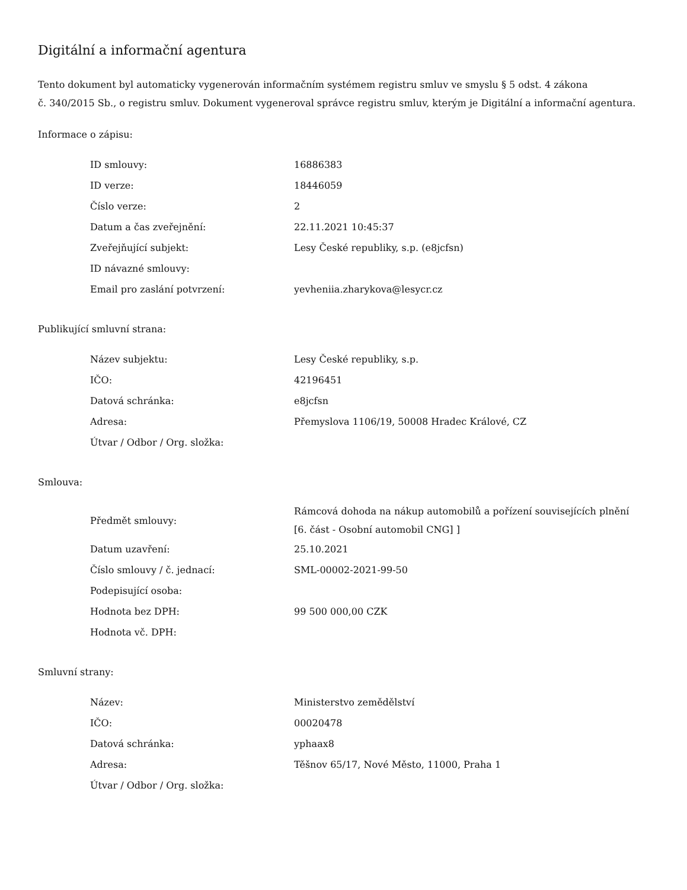Digitální a informační agentura
Tento dokument byl automaticky vygenerován informačním systémem registru smluv ve smyslu § 5 odst. 4 zákona
č. 340/2015 Sb., o registru smluv. Dokument vygeneroval správce registru smluv, kterým je Digitální a informační agentura.
Informace o zápisu:
| ID smlouvy: | 16886383 |
| ID verze: | 18446059 |
| Číslo verze: | 2 |
| Datum a čas zveřejnění: | 22.11.2021 10:45:37 |
| Zveřejňující subjekt: | Lesy České republiky, s.p. (e8jcfsn) |
| ID návazné smlouvy: | |
| Email pro zaslání potvrzení: | yevheniia.zharykova@lesycr.cz |
Publikující smluvní strana:
| Název subjektu: | Lesy České republiky, s.p. |
| IČO: | 42196451 |
| Datová schránka: | e8jcfsn |
| Adresa: | Přemyslova 1106/19, 50008 Hradec Králové, CZ |
| Útvar / Odbor / Org. složka: | |
Smlouva:
| Předmět smlouvy: | Rámcová dohoda na nákup automobilů a pořízení souvisejících plnění [6. část - Osobní automobil CNG] ] |
| Datum uzavření: | 25.10.2021 |
| Číslo smlouvy / č. jednací: | SML-00002-2021-99-50 |
| Podepisující osoba: | |
| Hodnota bez DPH: | 99 500 000,00 CZK |
| Hodnota vč. DPH: | |
Smluvní strany:
| Název: | Ministerstvo zemědělství |
| IČO: | 00020478 |
| Datová schránka: | yphaax8 |
| Adresa: | Těšnov 65/17, Nové Město, 11000, Praha 1 |
| Útvar / Odbor / Org. složka: | |